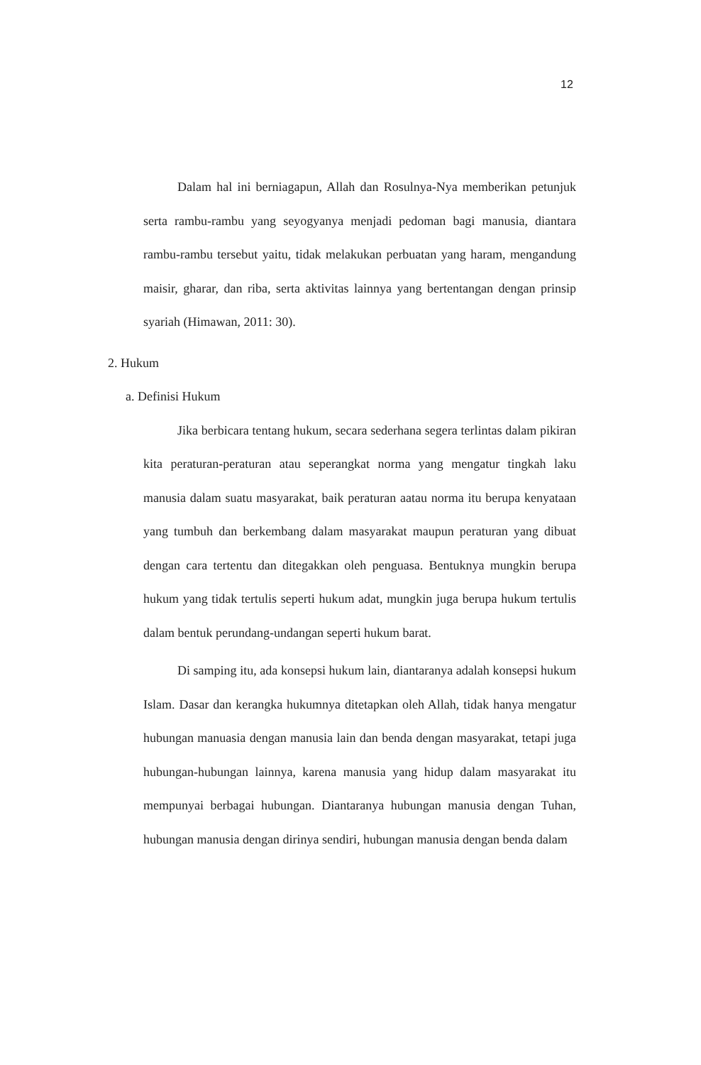12
Dalam hal ini berniagapun, Allah dan Rosulnya-Nya memberikan petunjuk serta rambu-rambu yang seyogyanya menjadi pedoman bagi manusia, diantara rambu-rambu tersebut yaitu, tidak melakukan perbuatan yang haram, mengandung maisir, gharar, dan riba, serta aktivitas lainnya yang bertentangan dengan prinsip syariah (Himawan, 2011: 30).
2. Hukum
a. Definisi Hukum
Jika berbicara tentang hukum, secara sederhana segera terlintas dalam pikiran kita peraturan-peraturan atau seperangkat norma yang mengatur tingkah laku manusia dalam suatu masyarakat, baik peraturan aatau norma itu berupa kenyataan yang tumbuh dan berkembang dalam masyarakat maupun peraturan yang dibuat dengan cara tertentu dan ditegakkan oleh penguasa. Bentuknya mungkin berupa hukum yang tidak tertulis seperti hukum adat, mungkin juga berupa hukum tertulis dalam bentuk perundang-undangan seperti hukum barat.
Di samping itu, ada konsepsi hukum lain, diantaranya adalah konsepsi hukum Islam. Dasar dan kerangka hukumnya ditetapkan oleh Allah, tidak hanya mengatur hubungan manuasia dengan manusia lain dan benda dengan masyarakat, tetapi juga hubungan-hubungan lainnya, karena manusia yang hidup dalam masyarakat itu mempunyai berbagai hubungan. Diantaranya hubungan manusia dengan Tuhan, hubungan manusia dengan dirinya sendiri, hubungan manusia dengan benda dalam